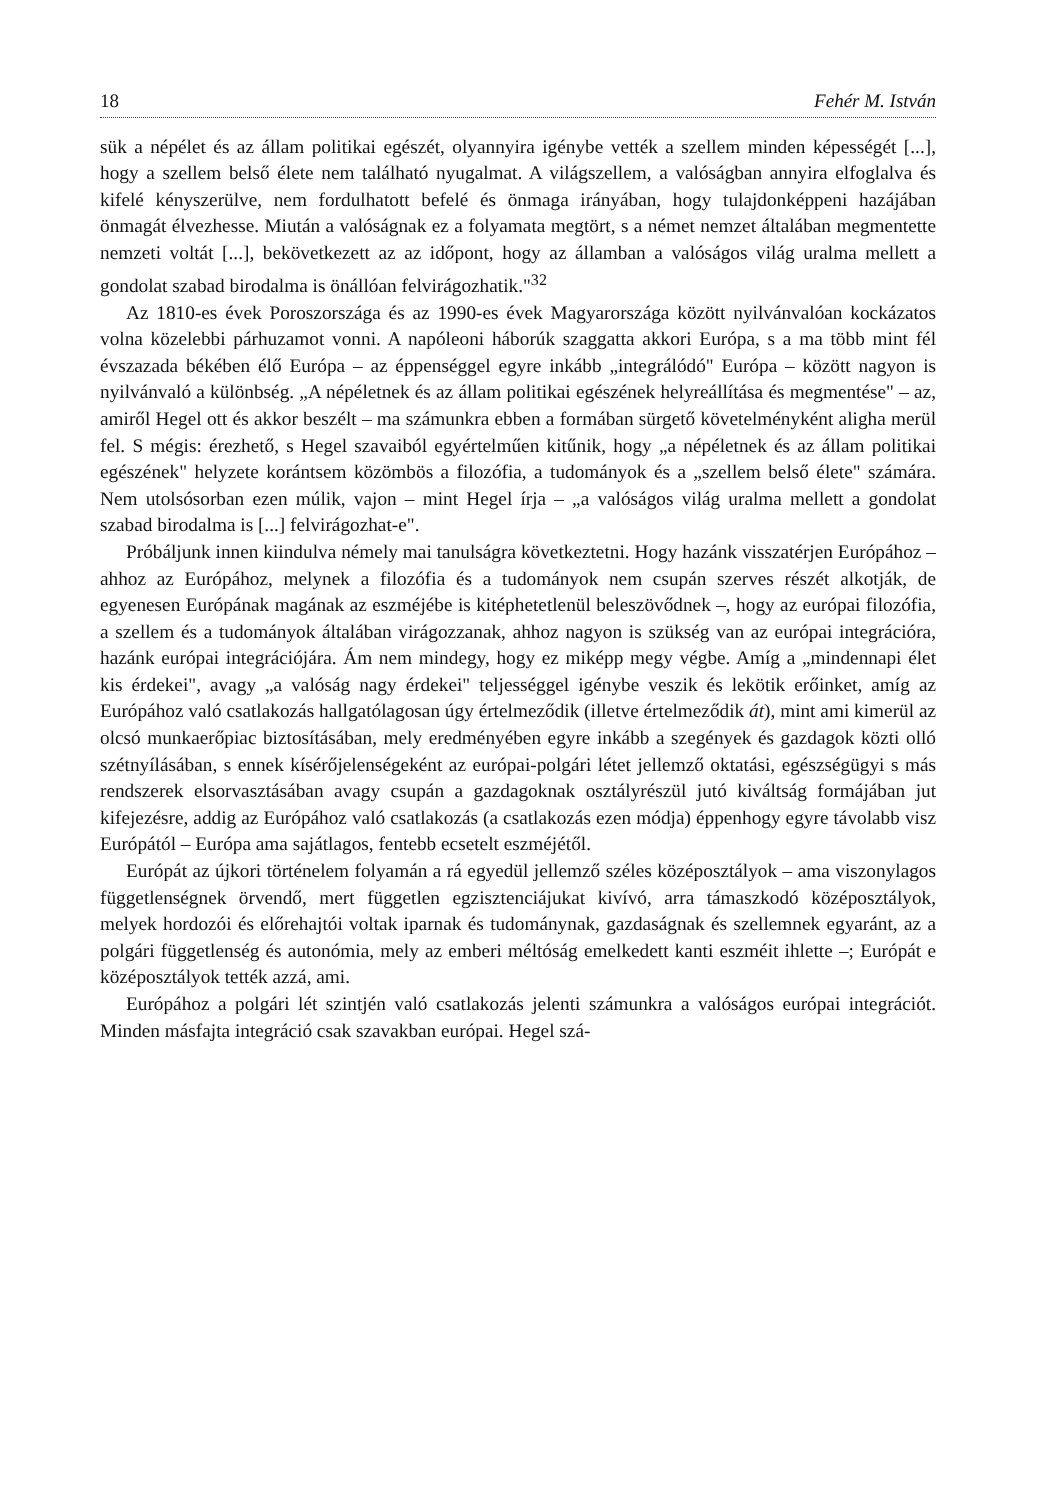18 Fehér M. István
sük a népélet és az állam politikai egészét, olyannyira igénybe vették a szellem minden képességét [...], hogy a szellem belső élete nem található nyugalmat. A világszellem, a valóságban annyira elfoglalva és kifelé kényszerülve, nem fordulhatott befelé és önmaga irányában, hogy tulajdonképpeni hazájában önmagát élvezhesse. Miután a valóságnak ez a folyamata megtört, s a német nemzet általában megmentette nemzeti voltát [...], bekövetkezett az az időpont, hogy az államban a valóságos világ uralma mellett a gondolat szabad birodalma is önállóan felvirágozhatik."<sup>32</sup>
Az 1810-es évek Poroszországa és az 1990-es évek Magyarországa között nyilvánvalóan kockázatos volna közelebbi párhuzamot vonni. A napóleoni háborúk szaggatta akkori Európa, s a ma több mint fél évszazada békében élő Európa – az éppenséggel egyre inkább „integrálódó" Európa – között nagyon is nyilvánvaló a különbség. „A népéletnek és az állam politikai egészének helyreállítása és megmentése" – az, amiről Hegel ott és akkor beszélt – ma számunkra ebben a formában sürgető követelményként aligha merül fel. S mégis: érezhető, s Hegel szavaiból egyértelműen kitűnik, hogy „a népéletnek és az állam politikai egészének" helyzete korántsem közömbös a filozófia, a tudományok és a „szellem belső élete" számára. Nem utolsósorban ezen múlik, vajon – mint Hegel írja – „a valóságos világ uralma mellett a gondolat szabad birodalma is [...] felvirágozhat-e".
Próbáljunk innen kiindulva némely mai tanulságra következtetni. Hogy hazánk visszatérjen Európához – ahhoz az Európához, melynek a filozófia és a tudományok nem csupán szerves részét alkotják, de egyenesen Európának magának az eszméjébe is kitéphetetlenül beleszövődnek –, hogy az európai filozófia, a szellem és a tudományok általában virágozzanak, ahhoz nagyon is szükség van az európai integrációra, hazánk európai integrációjára. Ám nem mindegy, hogy ez miképp megy végbe. Amíg a „mindennapi élet kis érdekei", avagy „a valóság nagy érdekei" teljességgel igénybe veszik és lekötik erőinket, amíg az Európához való csatlakozás hallgatólagosan úgy értelmeződik (illetve értelmeződik át), mint ami kimerül az olcsó munkaerőpiac biztosításában, mely eredményében egyre inkább a szegények és gazdagok közti olló szétnyílásában, s ennek kísérőjelenségeként az európai-polgári létet jellemző oktatási, egészségügyi s más rendszerek elsorvasztásában avagy csupán a gazdagoknak osztályrészül jutó kiváltság formájában jut kifejezésre, addig az Európához való csatlakozás (a csatlakozás ezen módja) éppenhogy egyre távolabb visz Európától – Európa ama sajátlagos, fentebb ecsetelt eszméjétől.
Európát az újkori történelem folyamán a rá egyedül jellemző széles középosztályok – ama viszonylagos függetlenségnek örvendő, mert független egzisztenciájukat kivívó, arra támaszkodó középosztályok, melyek hordozói és előrehajtói voltak iparnak és tudománynak, gazdaságnak és szellemnek egyaránt, az a polgári függetlenség és autonómia, mely az emberi méltóság emelkedett kanti eszméit ihlette –; Európát e középosztályok tették azzá, ami.
Európához a polgári lét szintjén való csatlakozás jelenti számunkra a valóságos európai integrációt. Minden másfajta integráció csak szavakban európai. Hegel szá-